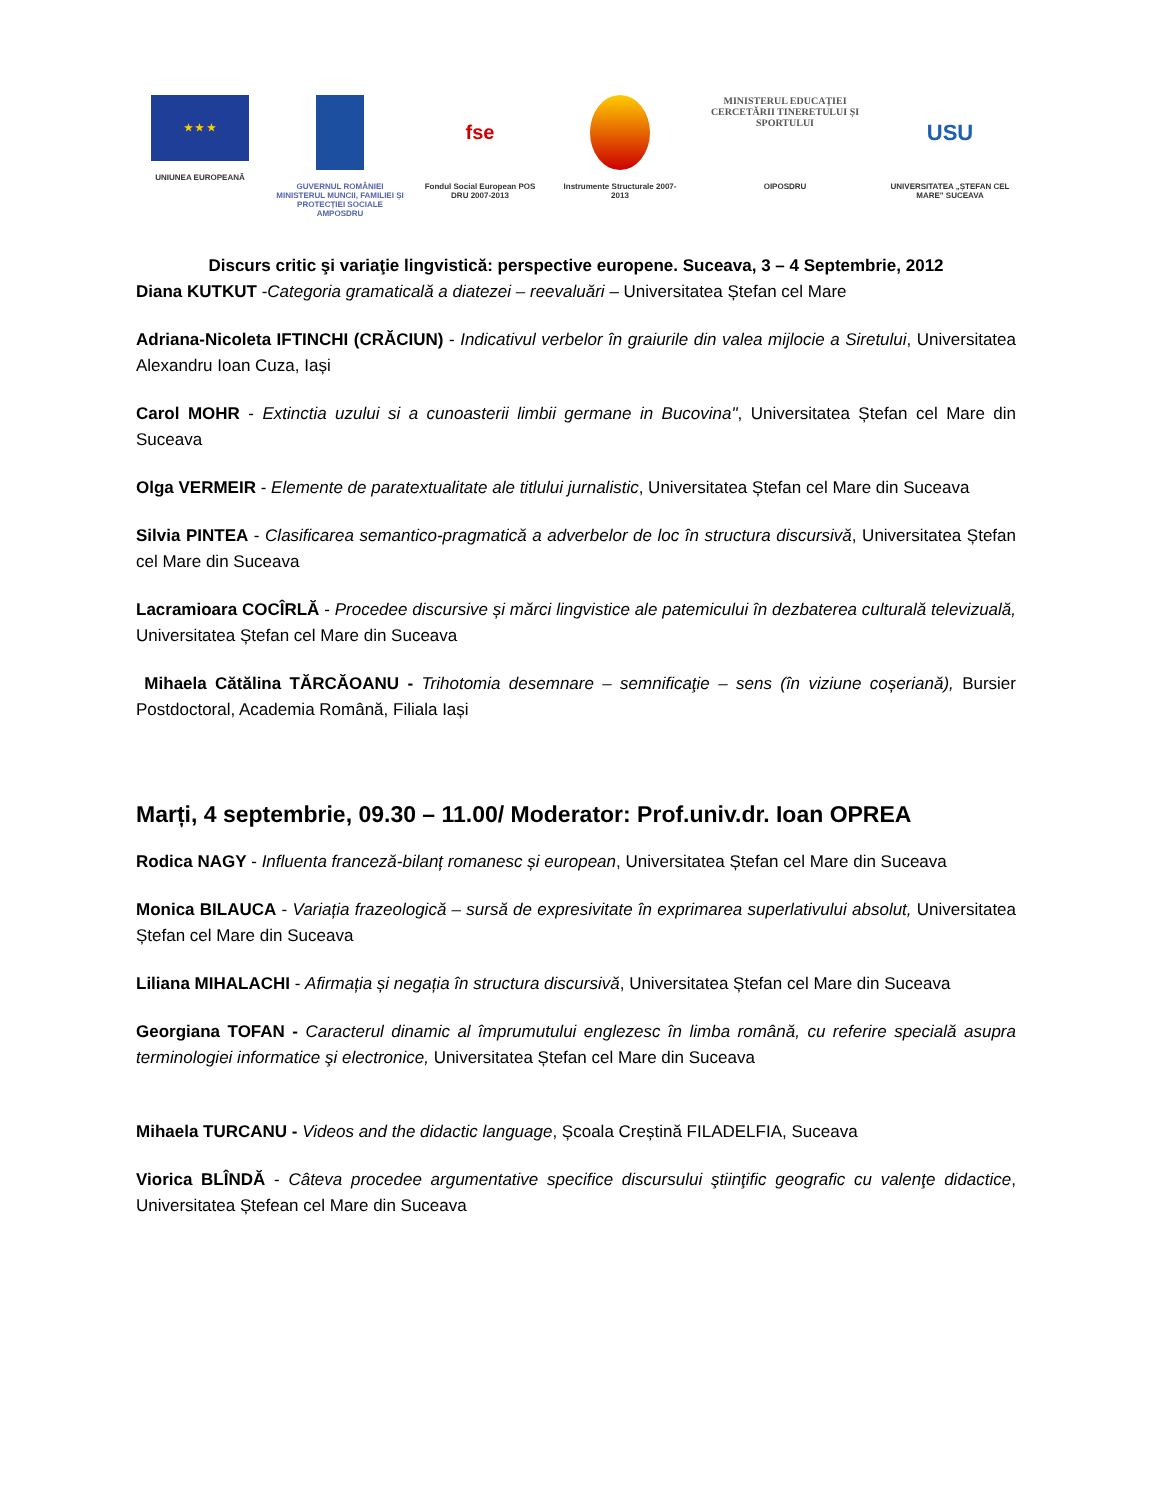★ ★ ★
UNIUNEA EUROPEANĂ
GUVERNUL ROMÂNIEI MINISTERUL MUNCII, FAMILIEI ȘI PROTECȚIEI SOCIALE AMPOSDRU
fse
Fondul Social European POS DRU 2007-2013
Instrumente Structurale 2007-2013
MINISTERUL EDUCAȚIEI CERCETĂRII TINERETULUI ȘI SPORTULUI
OIPOSDRU
USU
UNIVERSITATEA „ȘTEFAN CEL MARE" SUCEAVA
Discurs critic şi variaţie lingvistică: perspective europene. Suceava, 3 – 4 Septembrie, 2012
Diana KUTKUT -Categoria gramaticală a diatezei – reevaluări – Universitatea Ștefan cel Mare
Adriana-Nicoleta IFTINCHI (CRĂCIUN) - Indicativul verbelor în graiurile din valea mijlocie a Siretului, Universitatea Alexandru Ioan Cuza, Iași
Carol MOHR - Extinctia uzului si a cunoasterii limbii germane in Bucovina", Universitatea Ștefan cel Mare din Suceava
Olga VERMEIR - Elemente de paratextualitate ale titlului jurnalistic, Universitatea Ștefan cel Mare din Suceava
Silvia PINTEA - Clasificarea semantico-pragmatică a adverbelor de loc în structura discursivă, Universitatea Ștefan cel Mare din Suceava
Lacramioara COCÎRLĂ - Procedee discursive și mărci lingvistice ale patemicului în dezbaterea culturală televizuală, Universitatea Ștefan cel Mare din Suceava
Mihaela Cătălina TĂRCĂOANU - Trihotomia desemnare – semnificaţie – sens (în viziune coșeriană), Bursier Postdoctoral, Academia Română, Filiala Iași
Marți, 4 septembrie, 09.30 – 11.00/ Moderator: Prof.univ.dr. Ioan OPREA
Rodica NAGY - Influenta franceză-bilanț romanesc și european, Universitatea Ștefan cel Mare din Suceava
Monica BILAUCA - Variația frazeologică – sursă de expresivitate în exprimarea superlativului absolut, Universitatea Ștefan cel Mare din Suceava
Liliana MIHALACHI - Afirmația și negația în structura discursivă, Universitatea Ștefan cel Mare din Suceava
Georgiana TOFAN - Caracterul dinamic al împrumutului englezesc în limba română, cu referire specială asupra terminologiei informatice şi electronice, Universitatea Ștefan cel Mare din Suceava
Mihaela TURCANU - Videos and the didactic language, Școala Creștină FILADELFIA, Suceava
Viorica BLÎNDĂ - Câteva procedee argumentative specifice discursului ştiinţific geografic cu valenţe didactice, Universitatea Ștefean cel Mare din Suceava